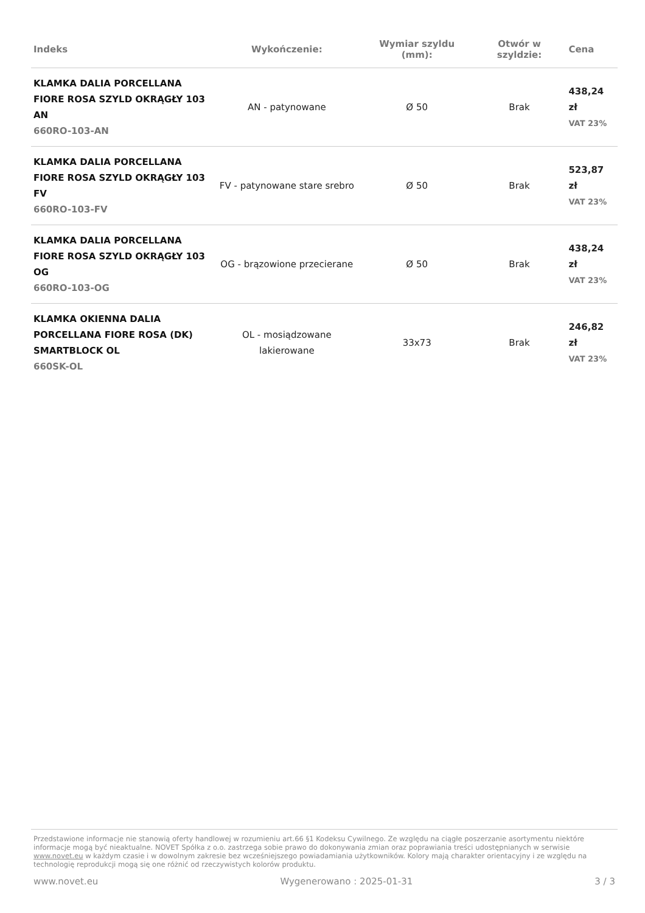| Indeks | Wykończenie: | Wymiar szyldu (mm): | Otwór w szyldzie: | Cena |
| --- | --- | --- | --- | --- |
| KLAMKA DALIA PORCELLANA FIORE ROSA SZYLD OKRĄGŁY 103 AN 660RO-103-AN | AN - patynowane | Ø 50 | Brak | 438,24 zł VAT 23% |
| KLAMKA DALIA PORCELLANA FIORE ROSA SZYLD OKRĄGŁY 103 FV 660RO-103-FV | FV - patynowane stare srebro | Ø 50 | Brak | 523,87 zł VAT 23% |
| KLAMKA DALIA PORCELLANA FIORE ROSA SZYLD OKRĄGŁY 103 OG 660RO-103-OG | OG - brązowione przecierane | Ø 50 | Brak | 438,24 zł VAT 23% |
| KLAMKA OKIENNA DALIA PORCELLANA FIORE ROSA (DK) SMARTBLOCK OL 660SK-OL | OL - mosiądzowane lakierowane | 33x73 | Brak | 246,82 zł VAT 23% |
Przedstawione informacje nie stanowią oferty handlowej w rozumieniu art.66 §1 Kodeksu Cywilnego. Ze względu na ciągłe poszerzanie asortymentu niektóre informacje mogą być nieaktualne. NOVET Spółka z o.o. zastrzega sobie prawo do dokonywania zmian oraz poprawiania treści udostępnianych w serwisie www.novet.eu w każdym czasie i w dowolnym zakresie bez wcześniejszego powiadamiania użytkowników. Kolory mają charakter orientacyjny i ze względu na technologię reprodukcji mogą się one różnić od rzeczywistych kolorów produktu.
www.novet.eu Wygenerowano : 2025-01-31 3 / 3